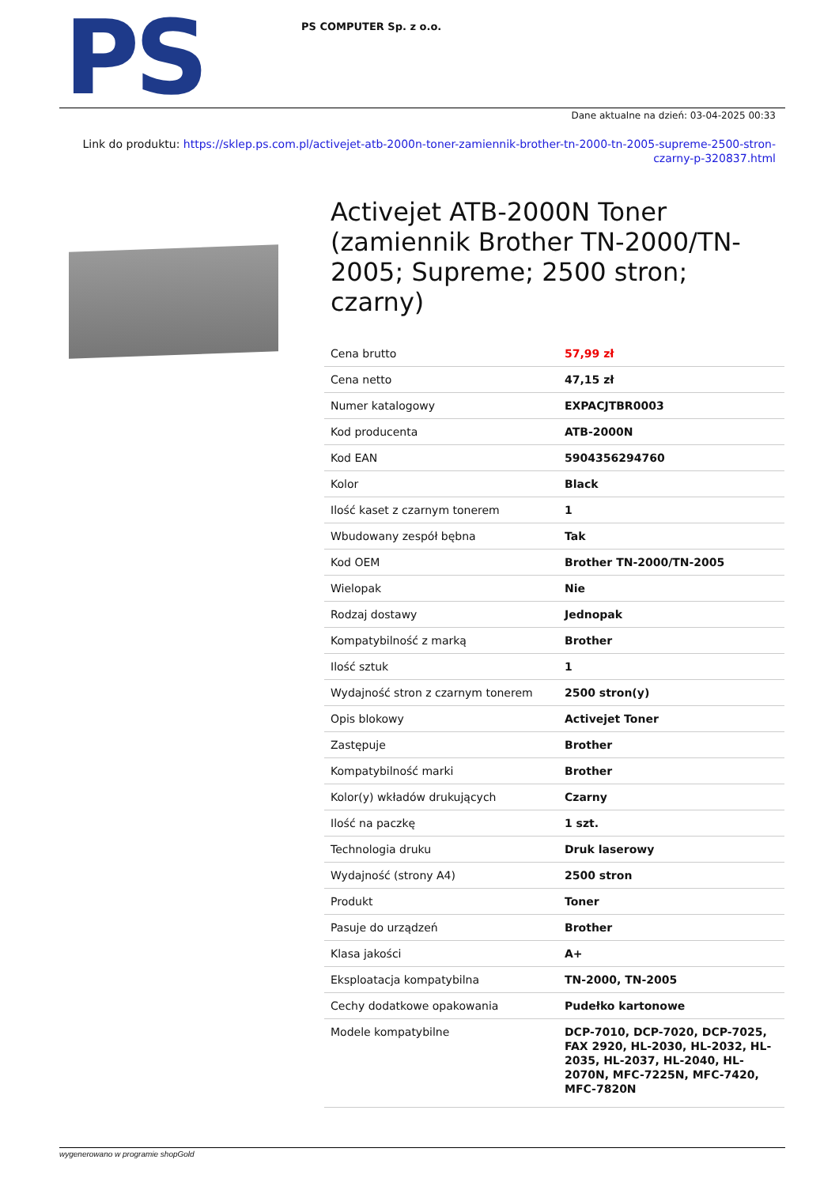PS
PS COMPUTER Sp. z o.o.
Dane aktualne na dzień: 03-04-2025 00:33
Link do produktu: https://sklep.ps.com.pl/activejet-atb-2000n-toner-zamiennik-brother-tn-2000-tn-2005-supreme-2500-stron-czarny-p-320837.html
Activejet ATB-2000N Toner (zamiennik Brother TN-2000/TN-2005; Supreme; 2500 stron; czarny)
| Cena brutto | 57,99 zł |
| Cena netto | 47,15 zł |
| Numer katalogowy | EXPACJTBR0003 |
| Kod producenta | ATB-2000N |
| Kod EAN | 5904356294760 |
| Kolor | Black |
| Ilość kaset z czarnym tonerem | 1 |
| Wbudowany zespół bębna | Tak |
| Kod OEM | Brother TN-2000/TN-2005 |
| Wielopak | Nie |
| Rodzaj dostawy | Jednopak |
| Kompatybilność z marką | Brother |
| Ilość sztuk | 1 |
| Wydajność stron z czarnym tonerem | 2500 stron(y) |
| Opis blokowy | Activejet Toner |
| Zastępuje | Brother |
| Kompatybilność marki | Brother |
| Kolor(y) wkładów drukujących | Czarny |
| Ilość na paczkę | 1 szt. |
| Technologia druku | Druk laserowy |
| Wydajność (strony A4) | 2500 stron |
| Produkt | Toner |
| Pasuje do urządzeń | Brother |
| Klasa jakości | A+ |
| Eksploatacja kompatybilna | TN-2000, TN-2005 |
| Cechy dodatkowe opakowania | Pudełko kartonowe |
| Modele kompatybilne | DCP-7010, DCP-7020, DCP-7025, FAX 2920, HL-2030, HL-2032, HL-2035, HL-2037, HL-2040, HL-2070N, MFC-7225N, MFC-7420, MFC-7820N |
wygenerowano w programie shopGold